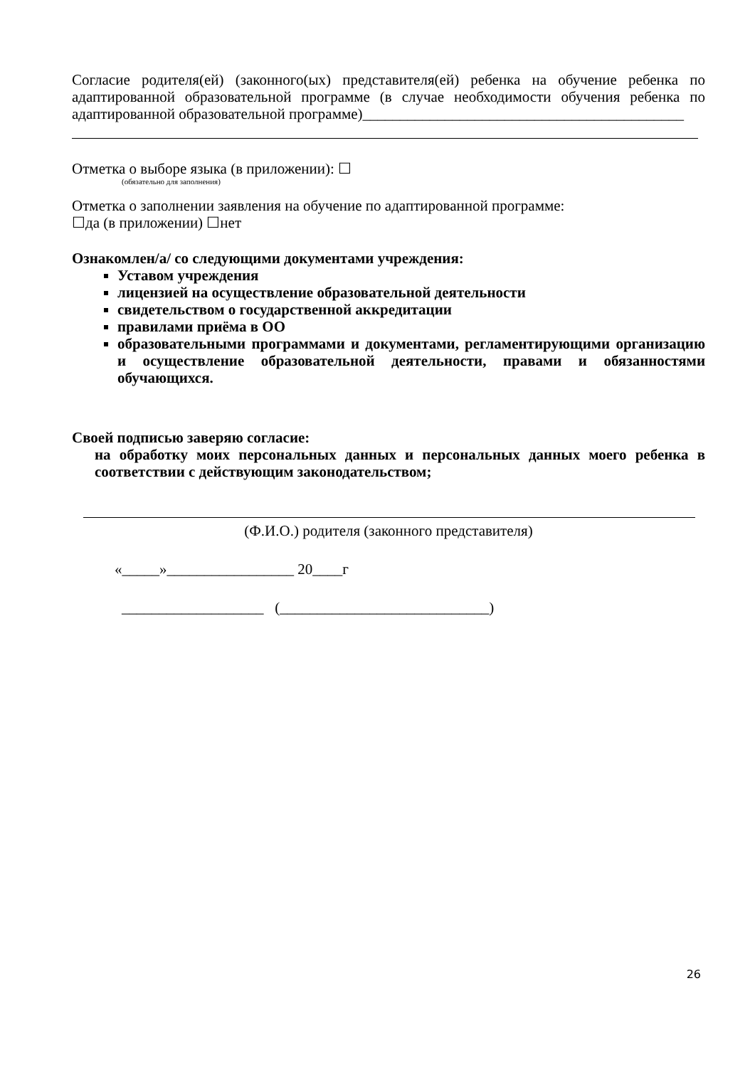Согласие родителя(ей) (законного(ых) представителя(ей) ребенка на обучение ребенка по адаптированной образовательной программе (в случае необходимости обучения ребенка по адаптированной образовательной программе)___________________________________________
Отметка о выборе языка (в приложении): ☐
(обязательно для заполнения)
Отметка о заполнении заявления на обучение по адаптированной программе:
☐да (в приложении) ☐нет
Ознакомлен/а/ со следующими документами учреждения:
Уставом учреждения
лицензией на осуществление образовательной деятельности
свидетельством о государственной аккредитации
правилами приёма в ОО
образовательными программами и документами, регламентирующими организацию и осуществление образовательной деятельности, правами и обязанностями обучающихся.
Своей подписью заверяю согласие:
на обработку моих персональных данных и персональных данных моего ребенка в соответствии с действующим законодательством;
(Ф.И.О.) родителя (законного представителя)
«_____»_________________ 20____г
___________________ (____________________________)
26